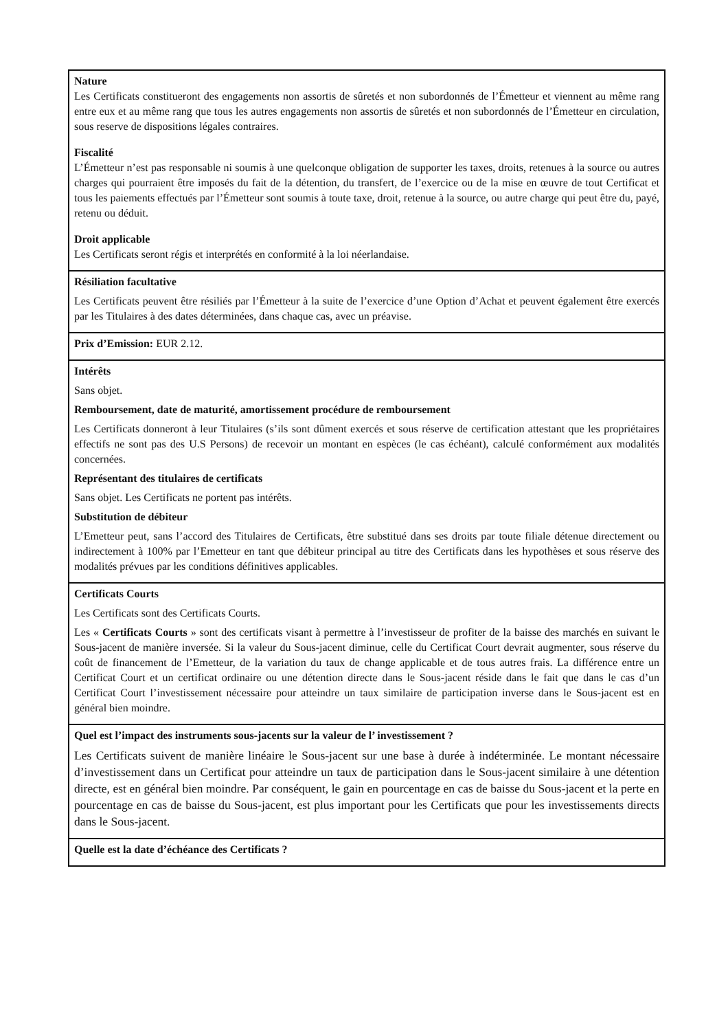Nature
Les Certificats constitueront des engagements non assortis de sûretés et non subordonnés de l’Émetteur et viennent au même rang entre eux et au même rang que tous les autres engagements non assortis de sûretés et non subordonnés de l’Émetteur en circulation, sous reserve de dispositions légales contraires.
Fiscalité
L’Émetteur n’est pas responsable ni soumis à une quelconque obligation de supporter les taxes, droits, retenues à la source ou autres charges qui pourraient être imposés du fait de la détention, du transfert, de l’exercice ou de la mise en œuvre de tout Certificat et tous les paiements effectués par l’Émetteur sont soumis à toute taxe, droit, retenue à la source, ou autre charge qui peut être du, payé, retenu ou déduit.
Droit applicable
Les Certificats seront régis et interprétés en conformité à la loi néerlandaise.
Résiliation facultative
Les Certificats peuvent être résiliés par l’Émetteur à la suite de l’exercice d’une Option d’Achat et peuvent également être exercés par les Titulaires à des dates déterminées, dans chaque cas, avec un préavise.
Prix d’Emission: EUR 2.12.
Intérêts
Sans objet.
Remboursement, date de maturité, amortissement procédure de remboursement
Les Certificats donneront à leur Titulaires (s’ils sont dûment exercés et sous réserve de certification attestant que les propriétaires effectifs ne sont pas des U.S Persons) de recevoir un montant en espèces (le cas échéant), calculé conformément aux modalités concernées.
Représentant des titulaires de certificats
Sans objet. Les Certificats ne portent pas intérêts.
Substitution de débiteur
L’Emetteur peut, sans l’accord des Titulaires de Certificats, être substitué dans ses droits par toute filiale détenue directement ou indirectement à 100% par l’Emetteur en tant que débiteur principal au titre des Certificats dans les hypothèses et sous réserve des modalités prévues par les conditions définitives applicables.
Certificats Courts
Les Certificats sont des Certificats Courts.
Les « Certificats Courts » sont des certificats visant à permettre à l’investisseur de profiter de la baisse des marchés en suivant le Sous-jacent de manière inversée. Si la valeur du Sous-jacent diminue, celle du Certificat Court devrait augmenter, sous réserve du coût de financement de l’Emetteur, de la variation du taux de change applicable et de tous autres frais. La différence entre un Certificat Court et un certificat ordinaire ou une détention directe dans le Sous-jacent réside dans le fait que dans le cas d’un Certificat Court l’investissement nécessaire pour atteindre un taux similaire de participation inverse dans le Sous-jacent est en général bien moindre.
Quel est l’impact des instruments sous-jacents sur la valeur de l’ investissement ?
Les Certificats suivent de manière linéaire le Sous-jacent sur une base à durée à indéterminée. Le montant nécessaire d’investissement dans un Certificat pour atteindre un taux de participation dans le Sous-jacent similaire à une détention directe, est en général bien moindre. Par conséquent, le gain en pourcentage en cas de baisse du Sous-jacent et la perte en pourcentage en cas de baisse du Sous-jacent, est plus important pour les Certificats que pour les investissements directs dans le Sous-jacent.
Quelle est la date d’échéance des Certificats ?